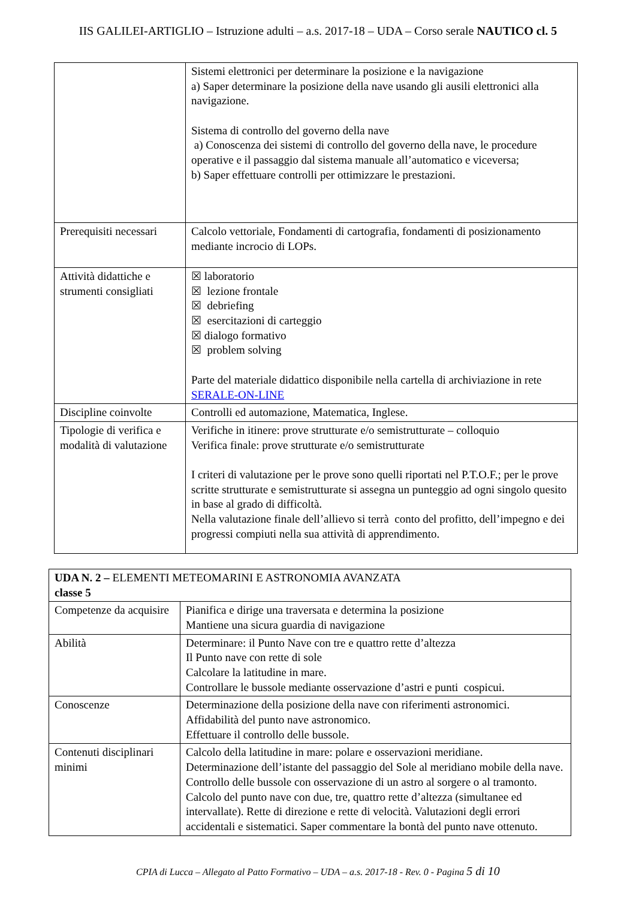IIS GALILEI-ARTIGLIO – Istruzione adulti – a.s. 2017-18 – UDA – Corso serale NAUTICO cl. 5
| | Sistemi elettronici per determinare la posizione e la navigazione a) Saper determinare la posizione della nave usando gli ausili elettronici alla navigazione. Sistema di controllo del governo della nave a) Conoscenza dei sistemi di controllo del governo della nave, le procedure operative e il passaggio dal sistema manuale all’automatico e viceversa; b) Saper effettuare controlli per ottimizzare le prestazioni. |
| Prerequisiti necessari | Calcolo vettoriale, Fondamenti di cartografia, fondamenti di posizionamento mediante incrocio di LOPs. |
| Attività didattiche e strumenti consigliati | ☒ laboratorio ☒ lezione frontale ☒ debriefing ☒ esercitazioni di carteggio ☒ dialogo formativo ☒ problem solving Parte del materiale didattico disponibile nella cartella di archiviazione in rete SERALE-ON-LINE |
| Discipline coinvolte | Controlli ed automazione, Matematica, Inglese. |
| Tipologie di verifica e modalità di valutazione | Verifiche in itinere: prove strutturate e/o semistrutturate – colloquio Verifica finale: prove strutturate e/o semistrutturate I criteri di valutazione per le prove sono quelli riportati nel P.T.O.F.; per le prove scritte strutturate e semistrutturate si assegna un punteggio ad ogni singolo quesito in base al grado di difficoltà. Nella valutazione finale dell’allievo si terrà conto del profitto, dell’impegno e dei progressi compiuti nella sua attività di apprendimento. |
| UDA N. 2 – ELEMENTI METEOMARINI E ASTRONOMIA AVANZATA classe 5 | |
| Competenze da acquisire | Pianifica e dirige una traversata e determina la posizione Mantiene una sicura guardia di navigazione |
| Abilità | Determinare: il Punto Nave con tre e quattro rette d’altezza Il Punto nave con rette di sole Calcolare la latitudine in mare. Controllare le bussole mediante osservazione d’astri e punti cospicui. |
| Conoscenze | Determinazione della posizione della nave con riferimenti astronomici. Affidabilità del punto nave astronomico. Effettuare il controllo delle bussole. |
| Contenuti disciplinari minimi | Calcolo della latitudine in mare: polare e osservazioni meridiane. Determinazione dell’istante del passaggio del Sole al meridiano mobile della nave. Controllo delle bussole con osservazione di un astro al sorgere o al tramonto. Calcolo del punto nave con due, tre, quattro rette d’altezza (simultanee ed intervallate). Rette di direzione e rette di velocità. Valutazioni degli errori accidentali e sistematici. Saper commentare la bontà del punto nave ottenuto. |
CPIA di Lucca – Allegato al Patto Formativo – UDA – a.s. 2017-18 - Rev. 0 - Pagina 5 di 10